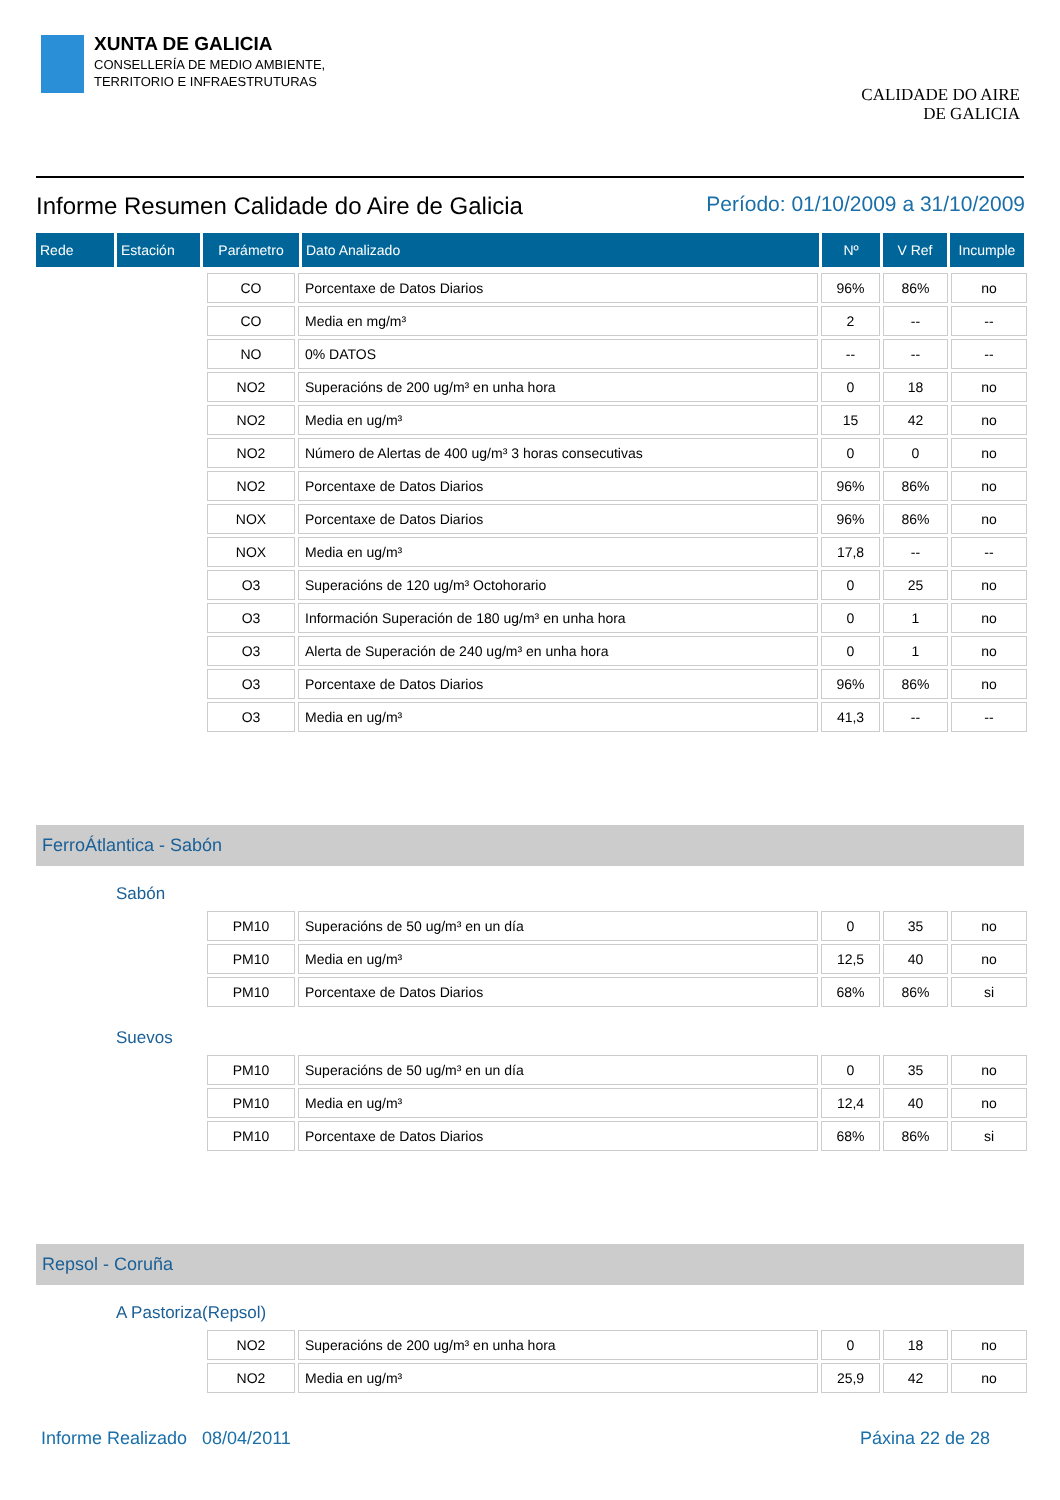XUNTA DE GALICIA
CONSELLERÍA DE MEDIO AMBIENTE,
TERRITORIO E INFRAESTRUTURAS
CALIDADE DO AIRE
DE GALICIA
Informe Resumen Calidade do Aire de Galicia Período: 01/10/2009 a 31/10/2009
| Rede | Estación | Parámetro | Dato Analizado | Nº | V Ref | Incumple |
| CO | Porcentaxe de Datos Diarios | 96% | 86% | no |
| CO | Media en mg/m³ | 2 | -- | -- |
| NO | 0% DATOS | -- | -- | -- |
| NO2 | Superacións de 200 ug/m³ en unha hora | 0 | 18 | no |
| NO2 | Media en ug/m³ | 15 | 42 | no |
| NO2 | Número de Alertas de 400 ug/m³ 3 horas consecutivas | 0 | 0 | no |
| NO2 | Porcentaxe de Datos Diarios | 96% | 86% | no |
| NOX | Porcentaxe de Datos Diarios | 96% | 86% | no |
| NOX | Media en ug/m³ | 17,8 | -- | -- |
| O3 | Superacións de 120 ug/m³ Octohorario | 0 | 25 | no |
| O3 | Información Superación de 180 ug/m³ en unha hora | 0 | 1 | no |
| O3 | Alerta de Superación de 240 ug/m³ en unha hora | 0 | 1 | no |
| O3 | Porcentaxe de Datos Diarios | 96% | 86% | no |
| O3 | Media en ug/m³ | 41,3 | -- | -- |
FerroÁtlantica - Sabón
Sabón
| PM10 | Superacións de 50 ug/m³ en un día | 0 | 35 | no |
| PM10 | Media en ug/m³ | 12,5 | 40 | no |
| PM10 | Porcentaxe de Datos Diarios | 68% | 86% | si |
Suevos
| PM10 | Superacións de 50 ug/m³ en un día | 0 | 35 | no |
| PM10 | Media en ug/m³ | 12,4 | 40 | no |
| PM10 | Porcentaxe de Datos Diarios | 68% | 86% | si |
Repsol - Coruña
A Pastoriza(Repsol)
| NO2 | Superacións de 200 ug/m³ en unha hora | 0 | 18 | no |
| NO2 | Media en ug/m³ | 25,9 | 42 | no |
Informe Realizado 08/04/2011 Páxina 22 de 28